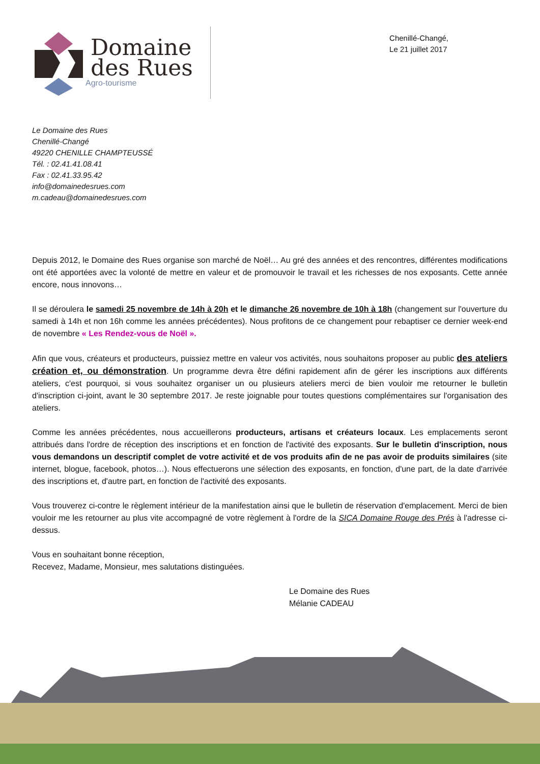Domaine
des Rues
Agro-tourisme
Chenillé-Changé,
Le 21 juillet 2017
Le Domaine des Rues
Chenillé-Changé
49220 CHENILLE CHAMPTEUSSÉ
Tél. : 02.41.41.08.41
Fax : 02.41.33.95.42
info@domainedesrues.com
m.cadeau@domainedesrues.com
Depuis 2012, le Domaine des Rues organise son marché de Noël… Au gré des années et des rencontres, différentes modifications ont été apportées avec la volonté de mettre en valeur et de promouvoir le travail et les richesses de nos exposants. Cette année encore, nous innovons…
Il se déroulera le samedi 25 novembre de 14h à 20h et le dimanche 26 novembre de 10h à 18h (changement sur l'ouverture du samedi à 14h et non 16h comme les années précédentes). Nous profitons de ce changement pour rebaptiser ce dernier week-end de novembre « Les Rendez-vous de Noël ».
Afin que vous, créateurs et producteurs, puissiez mettre en valeur vos activités, nous souhaitons proposer au public des ateliers création et, ou démonstration. Un programme devra être défini rapidement afin de gérer les inscriptions aux différents ateliers, c'est pourquoi, si vous souhaitez organiser un ou plusieurs ateliers merci de bien vouloir me retourner le bulletin d'inscription ci-joint, avant le 30 septembre 2017. Je reste joignable pour toutes questions complémentaires sur l'organisation des ateliers.
Comme les années précédentes, nous accueillerons producteurs, artisans et créateurs locaux. Les emplacements seront attribués dans l'ordre de réception des inscriptions et en fonction de l'activité des exposants. Sur le bulletin d'inscription, nous vous demandons un descriptif complet de votre activité et de vos produits afin de ne pas avoir de produits similaires (site internet, blogue, facebook, photos…). Nous effectuerons une sélection des exposants, en fonction, d'une part, de la date d'arrivée des inscriptions et, d'autre part, en fonction de l'activité des exposants.
Vous trouverez ci-contre le règlement intérieur de la manifestation ainsi que le bulletin de réservation d'emplacement. Merci de bien vouloir me les retourner au plus vite accompagné de votre règlement à l'ordre de la SICA Domaine Rouge des Prés à l'adresse ci-dessus.
Vous en souhaitant bonne réception,
Recevez, Madame, Monsieur, mes salutations distinguées.
Le Domaine des Rues
Mélanie CADEAU